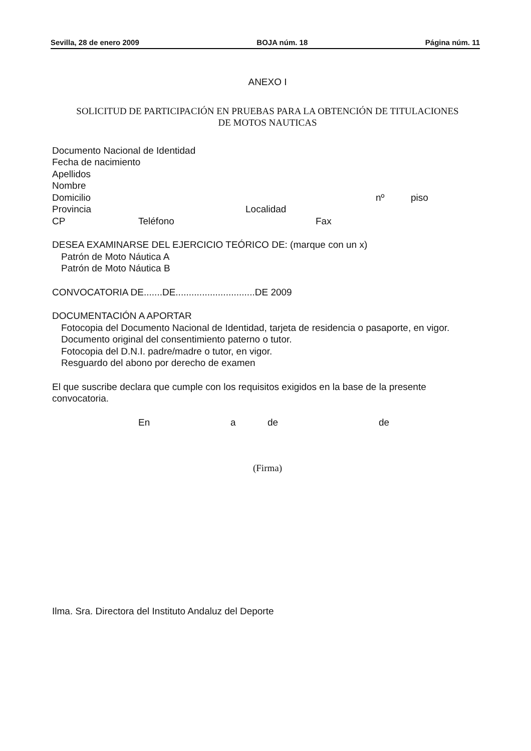Sevilla, 28 de enero 2009 BOJA núm. 18 Página núm. 11
ANEXO I
SOLICITUD DE PARTICIPACIÓN EN PRUEBAS PARA LA OBTENCIÓN DE TITULACIONES
DE MOTOS NAUTICAS
Documento Nacional de Identidad
Fecha de nacimiento
Apellidos
Nombre
Domicilio nº piso
Provincia Localidad
CP Teléfono Fax
DESEA EXAMINARSE DEL EJERCICIO TEÓRICO DE: (marque con un x)
Patrón de Moto Náutica A
Patrón de Moto Náutica B
CONVOCATORIA DE.......DE..............................DE 2009
DOCUMENTACIÓN A APORTAR
Fotocopia del Documento Nacional de Identidad, tarjeta de residencia o pasaporte, en vigor.
Documento original del consentimiento paterno o tutor.
Fotocopia del D.N.I. padre/madre o tutor, en vigor.
Resguardo del abono por derecho de examen
El que suscribe declara que cumple con los requisitos exigidos en la base de la presente convocatoria.
En a de de
(Firma)
Ilma. Sra. Directora del Instituto Andaluz del Deporte